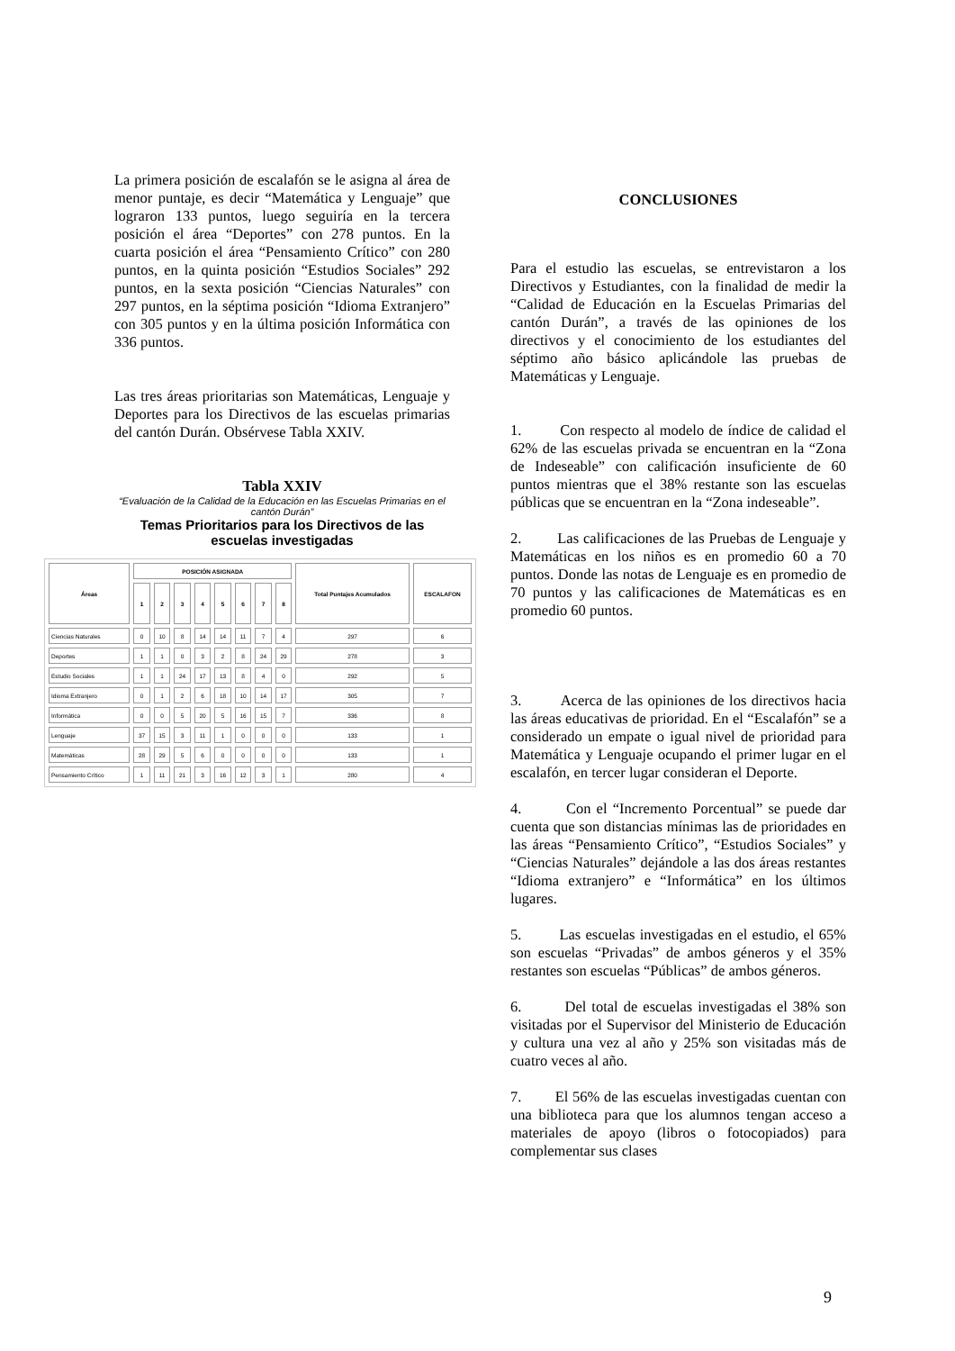La primera posición de escalafón se le asigna al área de menor puntaje, es decir “Matemática y Lenguaje” que lograron 133 puntos, luego seguiría en la tercera posición el área “Deportes” con 278 puntos. En la cuarta posición el área “Pensamiento Crítico” con 280 puntos, en la quinta posición “Estudios Sociales” 292 puntos, en la sexta posición “Ciencias Naturales” con 297 puntos, en la séptima posición “Idioma Extranjero” con 305 puntos y en la última posición Informática con 336 puntos.
Las tres áreas prioritarias son Matemáticas, Lenguaje y Deportes para los Directivos de las escuelas primarias del cantón Durán. Obsérvese Tabla XXIV.
Tabla XXIV
“Evaluación de la Calidad de la Educación en las Escuelas Primarias en el cantón Durán”
Temas Prioritarios para los Directivos de las escuelas investigadas
| Áreas | POSICIÓN ASIGNADA | | | | | | | | Total Puntajes Acumulados | ESCALAFON |
| --- | --- | --- | --- | --- | --- | --- | --- | --- | --- | --- |
| | 1 | 2 | 3 | 4 | 5 | 6 | 7 | 8 | | |
| Ciencias Naturales | 0 | 10 | 8 | 14 | 14 | 11 | 7 | 4 | 297 | 6 |
| Deportes | 1 | 1 | 0 | 3 | 2 | 8 | 24 | 29 | 278 | 3 |
| Estudio Sociales | 1 | 1 | 24 | 17 | 13 | 8 | 4 | 0 | 292 | 5 |
| Idioma Extranjero | 0 | 1 | 2 | 6 | 18 | 10 | 14 | 17 | 305 | 7 |
| Informática | 0 | 0 | 5 | 20 | 5 | 16 | 15 | 7 | 336 | 8 |
| Lenguaje | 37 | 15 | 3 | 11 | 1 | 0 | 0 | 0 | 133 | 1 |
| Matemáticas | 28 | 29 | 5 | 6 | 0 | 0 | 0 | 0 | 133 | 1 |
| Pensamiento Crítico | 1 | 11 | 21 | 3 | 16 | 12 | 3 | 1 | 280 | 4 |
CONCLUSIONES
Para el estudio las escuelas, se entrevistaron a los Directivos y Estudiantes, con la finalidad de medir la “Calidad de Educación en la Escuelas Primarias del cantón Durán”, a través de las opiniones de los directivos y el conocimiento de los estudiantes del séptimo año básico aplicándole las pruebas de Matemáticas y Lenguaje.
1. Con respecto al modelo de índice de calidad el 62% de las escuelas privada se encuentran en la “Zona de Indeseable” con calificación insuficiente de 60 puntos mientras que el 38% restante son las escuelas públicas que se encuentran en la “Zona indeseable”.
2. Las calificaciones de las Pruebas de Lenguaje y Matemáticas en los niños es en promedio 60 a 70 puntos. Donde las notas de Lenguaje es en promedio de 70 puntos y las calificaciones de Matemáticas es en promedio 60 puntos.
3. Acerca de las opiniones de los directivos hacia las áreas educativas de prioridad. En el “Escalafón” se a considerado un empate o igual nivel de prioridad para Matemática y Lenguaje ocupando el primer lugar en el escalafón, en tercer lugar consideran el Deporte.
4. Con el “Incremento Porcentual” se puede dar cuenta que son distancias mínimas las de prioridades en las áreas “Pensamiento Crítico”, “Estudios Sociales” y “Ciencias Naturales” dejándole a las dos áreas restantes “Idioma extranjero” e “Informática” en los últimos lugares.
5. Las escuelas investigadas en el estudio, el 65% son escuelas “Privadas” de ambos géneros y el 35% restantes son escuelas “Públicas” de ambos géneros.
6. Del total de escuelas investigadas el 38% son visitadas por el Supervisor del Ministerio de Educación y cultura una vez al año y 25% son visitadas más de cuatro veces al año.
7. El 56% de las escuelas investigadas cuentan con una biblioteca para que los alumnos tengan acceso a materiales de apoyo (libros o fotocopiados) para complementar sus clases
9